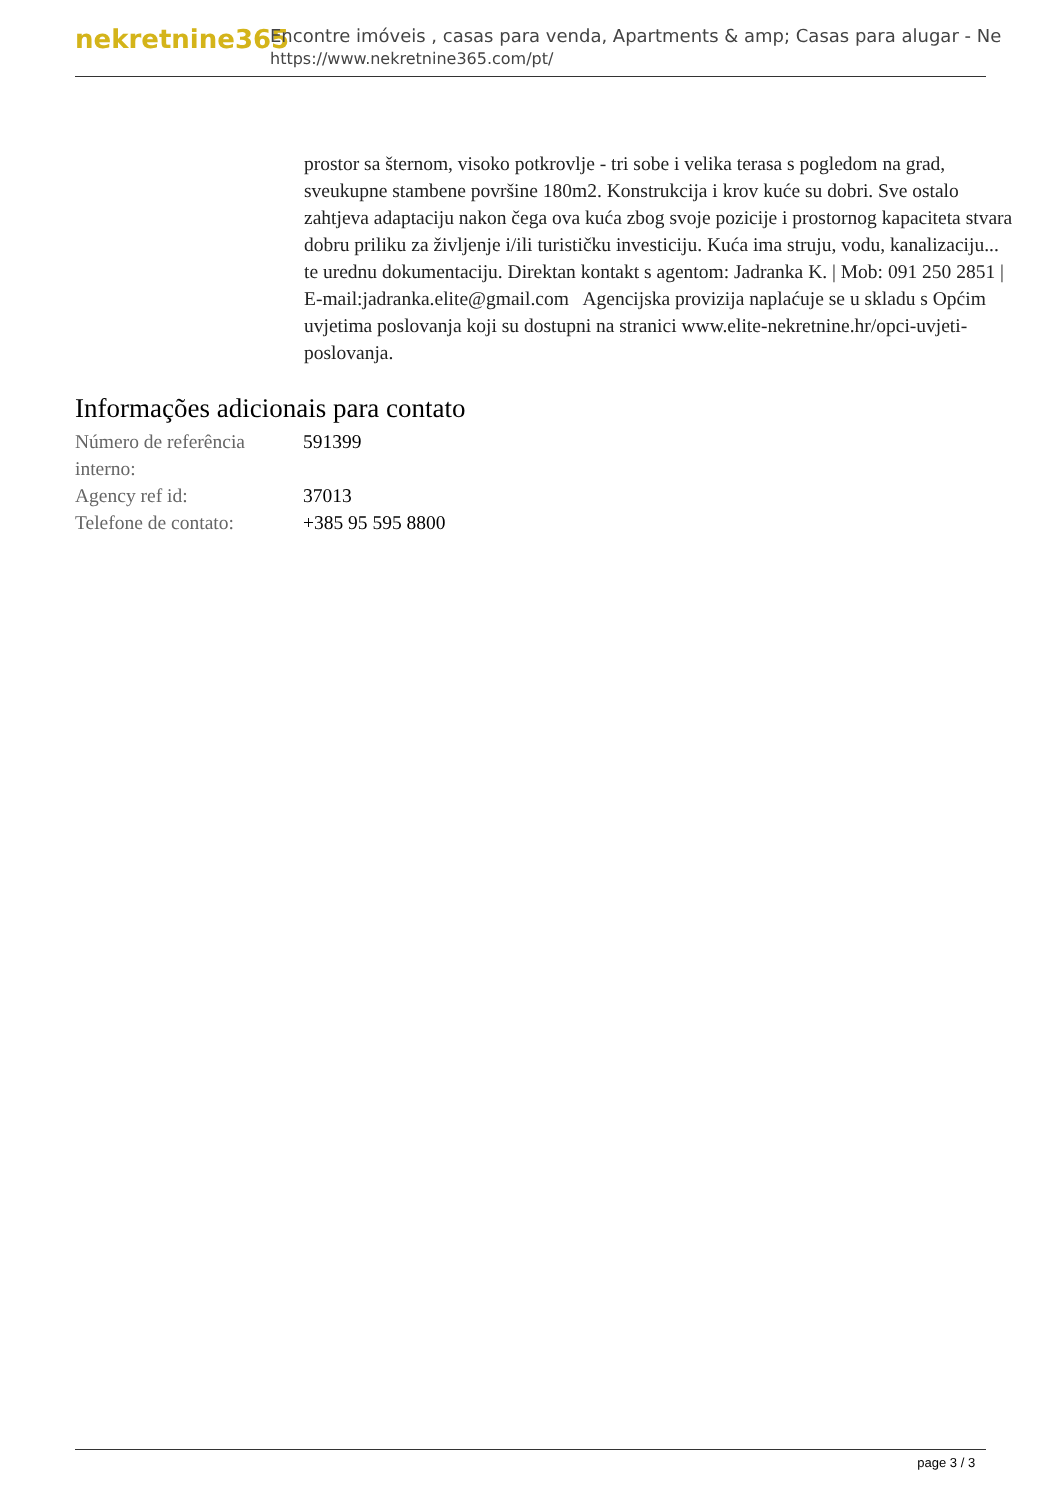nekretnine365
Encontre imóveis , casas para venda, Apartments & amp; Casas para alugar - Ne
https://www.nekretnine365.com/pt/
prostor sa šternom, visoko potkrovlje - tri sobe i velika terasa s pogledom na grad, sveukupne stambene površine 180m2. Konstrukcija i krov kuće su dobri. Sve ostalo zahtjeva adaptaciju nakon čega ova kuća zbog svoje pozicije i prostornog kapaciteta stvara dobru priliku za življenje i/ili turističku investiciju. Kuća ima struju, vodu, kanalizaciju... te urednu dokumentaciju. Direktan kontakt s agentom: Jadranka K. | Mob: 091 250 2851 | E-mail:jadranka.elite@gmail.com Agencijska provizija naplaćuje se u skladu s Općim uvjetima poslovanja koji su dostupni na stranici www.elite-nekretnine.hr/opci-uvjeti-poslovanja.
Informações adicionais para contato
| Número de referência interno: | 591399 |
| Agency ref id: | 37013 |
| Telefone de contato: | +385 95 595 8800 |
page 3 / 3